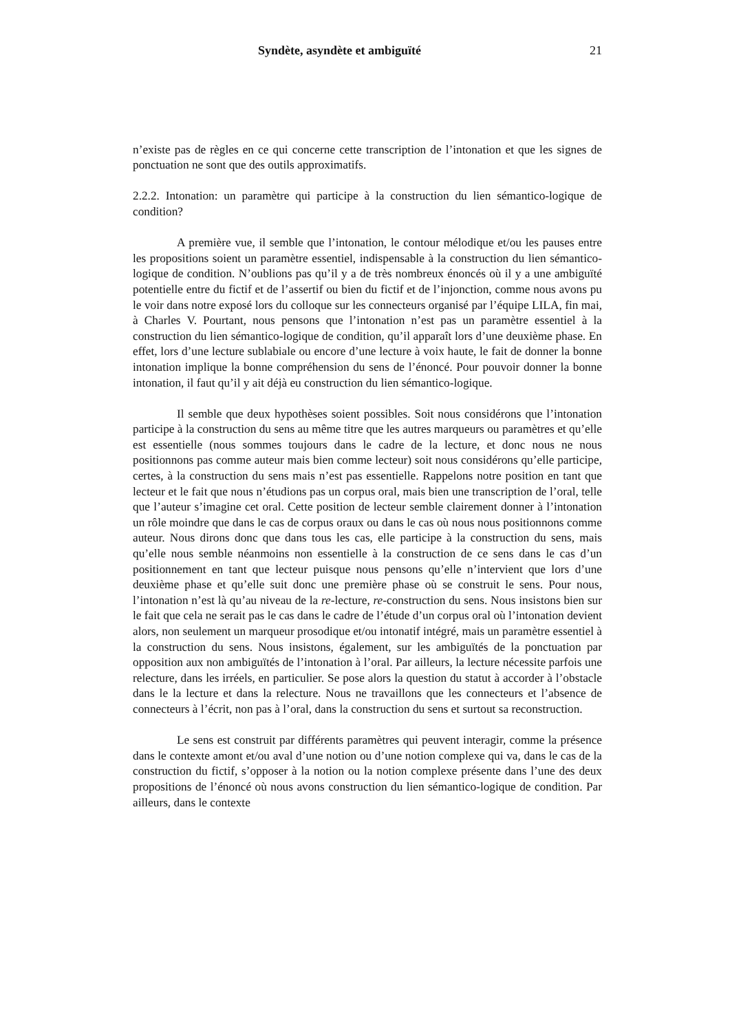Syndète, asyndète et ambiguïté 21
n’existe pas de règles en ce qui concerne cette transcription de l’intonation et que les signes de ponctuation ne sont que des outils approximatifs.
2.2.2. Intonation: un paramètre qui participe à la construction du lien sémantico-logique de condition?
A première vue, il semble que l’intonation, le contour mélodique et/ou les pauses entre les propositions soient un paramètre essentiel, indispensable à la construction du lien sémantico-logique de condition. N’oublions pas qu’il y a de très nombreux énoncés où il y a une ambiguïté potentielle entre du fictif et de l’assertif ou bien du fictif et de l’injonction, comme nous avons pu le voir dans notre exposé lors du colloque sur les connecteurs organisé par l’équipe LILA, fin mai, à Charles V. Pourtant, nous pensons que l’intonation n’est pas un paramètre essentiel à la construction du lien sémantico-logique de condition, qu’il apparaît lors d’une deuxième phase. En effet, lors d’une lecture sublabiale ou encore d’une lecture à voix haute, le fait de donner la bonne intonation implique la bonne compréhension du sens de l’énoncé. Pour pouvoir donner la bonne intonation, il faut qu’il y ait déjà eu construction du lien sémantico-logique.
Il semble que deux hypothèses soient possibles. Soit nous considérons que l’intonation participe à la construction du sens au même titre que les autres marqueurs ou paramètres et qu’elle est essentielle (nous sommes toujours dans le cadre de la lecture, et donc nous ne nous positionnons pas comme auteur mais bien comme lecteur) soit nous considérons qu’elle participe, certes, à la construction du sens mais n’est pas essentielle. Rappelons notre position en tant que lecteur et le fait que nous n’étudions pas un corpus oral, mais bien une transcription de l’oral, telle que l’auteur s’imagine cet oral. Cette position de lecteur semble clairement donner à l’intonation un rôle moindre que dans le cas de corpus oraux ou dans le cas où nous nous positionnons comme auteur. Nous dirons donc que dans tous les cas, elle participe à la construction du sens, mais qu’elle nous semble néanmoins non essentielle à la construction de ce sens dans le cas d’un positionnement en tant que lecteur puisque nous pensons qu’elle n’intervient que lors d’une deuxième phase et qu’elle suit donc une première phase où se construit le sens. Pour nous, l’intonation n’est là qu’au niveau de la re-lecture, re-construction du sens. Nous insistons bien sur le fait que cela ne serait pas le cas dans le cadre de l’étude d’un corpus oral où l’intonation devient alors, non seulement un marqueur prosodique et/ou intonatif intégré, mais un paramètre essentiel à la construction du sens. Nous insistons, également, sur les ambiguïtés de la ponctuation par opposition aux non ambiguïtés de l’intonation à l’oral. Par ailleurs, la lecture nécessite parfois une relecture, dans les irréels, en particulier. Se pose alors la question du statut à accorder à l’obstacle dans le la lecture et dans la relecture. Nous ne travaillons que les connecteurs et l’absence de connecteurs à l’écrit, non pas à l’oral, dans la construction du sens et surtout sa reconstruction.
Le sens est construit par différents paramètres qui peuvent interagir, comme la présence dans le contexte amont et/ou aval d’une notion ou d’une notion complexe qui va, dans le cas de la construction du fictif, s’opposer à la notion ou la notion complexe présente dans l’une des deux propositions de l’énoncé où nous avons construction du lien sémantico-logique de condition. Par ailleurs, dans le contexte